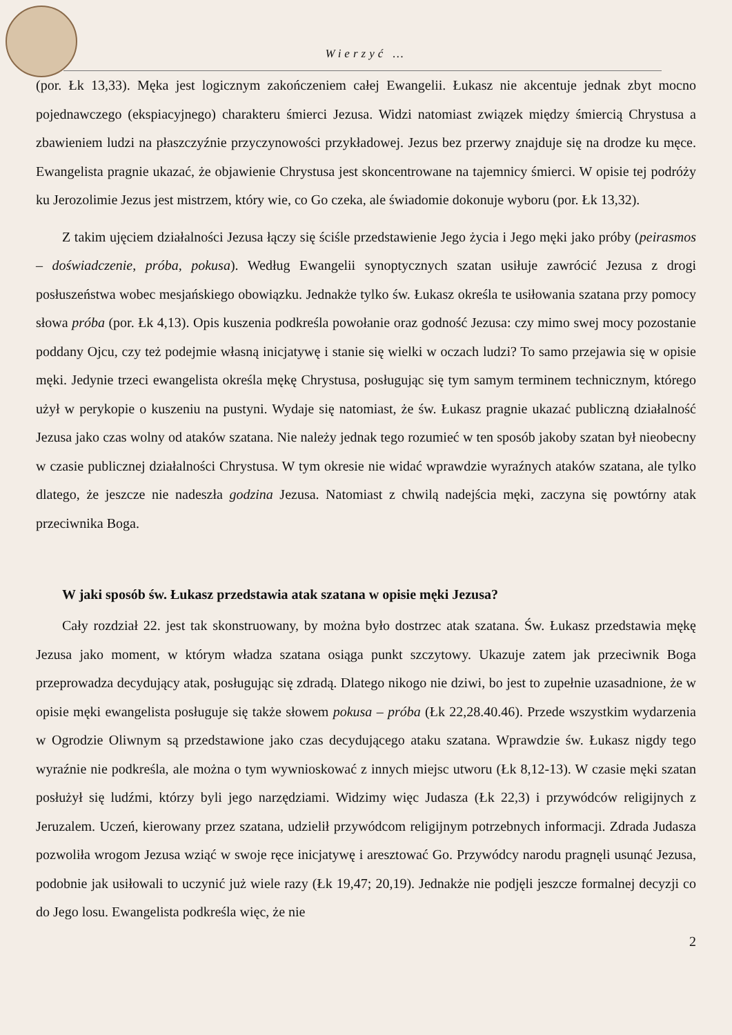Wierzyć …
(por. Łk 13,33). Męka jest logicznym zakończeniem całej Ewangelii. Łukasz nie akcentuje jednak zbyt mocno pojednawczego (ekspiacyjnego) charakteru śmierci Jezusa. Widzi natomiast związek między śmiercią Chrystusa a zbawieniem ludzi na płaszczyźnie przyczynowości przykładowej. Jezus bez przerwy znajduje się na drodze ku męce. Ewangelista pragnie ukazać, że objawienie Chrystusa jest skoncentrowane na tajemnicy śmierci. W opisie tej podróży ku Jerozolimie Jezus jest mistrzem, który wie, co Go czeka, ale świadomie dokonuje wyboru (por. Łk 13,32).
Z takim ujęciem działalności Jezusa łączy się ściśle przedstawienie Jego życia i Jego męki jako próby (peirasmos – doświadczenie, próba, pokusa). Według Ewangelii synoptycznych szatan usiłuje zawrócić Jezusa z drogi posłuszeństwa wobec mesjańskiego obowiązku. Jednakże tylko św. Łukasz określa te usiłowania szatana przy pomocy słowa próba (por. Łk 4,13). Opis kuszenia podkreśla powołanie oraz godność Jezusa: czy mimo swej mocy pozostanie poddany Ojcu, czy też podejmie własną inicjatywę i stanie się wielki w oczach ludzi? To samo przejawia się w opisie męki. Jedynie trzeci ewangelista określa mękę Chrystusa, posługując się tym samym terminem technicznym, którego użył w perykopie o kuszeniu na pustyni. Wydaje się natomiast, że św. Łukasz pragnie ukazać publiczną działalność Jezusa jako czas wolny od ataków szatana. Nie należy jednak tego rozumieć w ten sposób jakoby szatan był nieobecny w czasie publicznej działalności Chrystusa. W tym okresie nie widać wprawdzie wyraźnych ataków szatana, ale tylko dlatego, że jeszcze nie nadeszła godzina Jezusa. Natomiast z chwilą nadejścia męki, zaczyna się powtórny atak przeciwnika Boga.
W jaki sposób św. Łukasz przedstawia atak szatana w opisie męki Jezusa?
Cały rozdział 22. jest tak skonstruowany, by można było dostrzec atak szatana. Św. Łukasz przedstawia mękę Jezusa jako moment, w którym władza szatana osiąga punkt szczytowy. Ukazuje zatem jak przeciwnik Boga przeprowadza decydujący atak, posługując się zdradą. Dlatego nikogo nie dziwi, bo jest to zupełnie uzasadnione, że w opisie męki ewangelista posługuje się także słowem pokusa – próba (Łk 22,28.40.46). Przede wszystkim wydarzenia w Ogrodzie Oliwnym są przedstawione jako czas decydującego ataku szatana. Wprawdzie św. Łukasz nigdy tego wyraźnie nie podkreśla, ale można o tym wywnioskować z innych miejsc utworu (Łk 8,12-13). W czasie męki szatan posłużył się ludźmi, którzy byli jego narzędziami. Widzimy więc Judasza (Łk 22,3) i przywódców religijnych z Jeruzalem. Uczeń, kierowany przez szatana, udzielił przywódcom religijnym potrzebnych informacji. Zdrada Judasza pozwoliła wrogom Jezusa wziąć w swoje ręce inicjatywę i aresztować Go. Przywódcy narodu pragnęli usunąć Jezusa, podobnie jak usiłowali to uczynić już wiele razy (Łk 19,47; 20,19). Jednakże nie podjęli jeszcze formalnej decyzji co do Jego losu. Ewangelista podkreśla więc, że nie
2